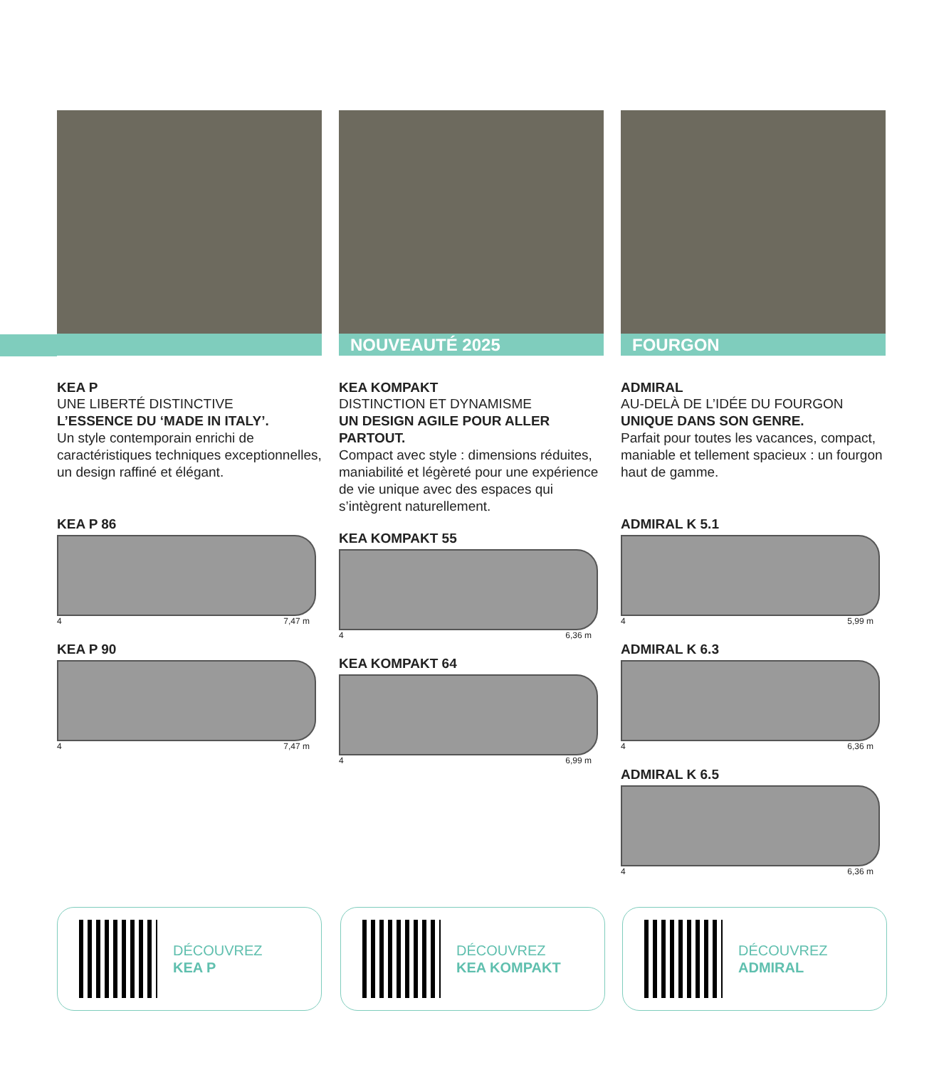KEA P
UNE LIBERTÉ DISTINCTIVE
L’ESSENCE DU ‘MADE IN ITALY’.
Un style contemporain enrichi de caractéristiques techniques exceptionnelles, un design raffiné et élégant.
KEA P 86
4 7,47 m
KEA P 90
4 7,47 m
NOUVEAUTÉ 2025
KEA KOMPAKT
DISTINCTION ET DYNAMISME
UN DESIGN AGILE POUR ALLER PARTOUT.
Compact avec style : dimensions réduites, maniabilité et légèreté pour une expérience de vie unique avec des espaces qui s’intègrent naturellement.
KEA KOMPAKT 55
4 6,36 m
KEA KOMPAKT 64
4 6,99 m
FOURGON
ADMIRAL
AU-DELÀ DE L’IDÉE DU FOURGON
UNIQUE DANS SON GENRE.
Parfait pour toutes les vacances, compact, maniable et tellement spacieux : un fourgon haut de gamme.
ADMIRAL K 5.1
4 5,99 m
ADMIRAL K 6.3
4 6,36 m
ADMIRAL K 6.5
4 6,36 m
DÉCOUVREZ
KEA P
DÉCOUVREZ
KEA KOMPAKT
DÉCOUVREZ
ADMIRAL